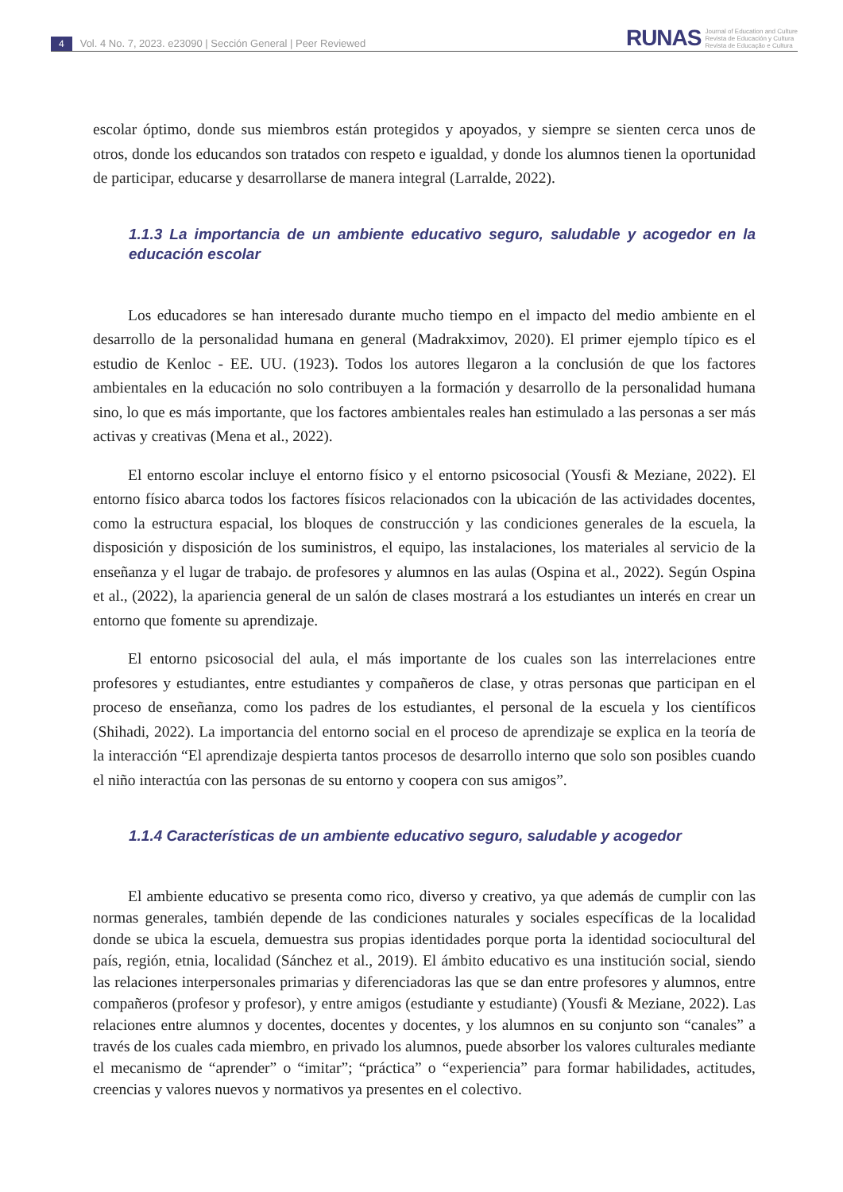4 Vol. 4 No. 7, 2023. e23090 | Sección General | Peer Reviewed
RUNAS Journal of Education and Culture
Revista de Educación y Cultura
Revista de Educação e Cultura
escolar óptimo, donde sus miembros están protegidos y apoyados, y siempre se sienten cerca unos de otros, donde los educandos son tratados con respeto e igualdad, y donde los alumnos tienen la oportunidad de participar, educarse y desarrollarse de manera integral (Larralde, 2022).
1.1.3 La importancia de un ambiente educativo seguro, saludable y acogedor en la educación escolar
Los educadores se han interesado durante mucho tiempo en el impacto del medio ambiente en el desarrollo de la personalidad humana en general (Madrakximov, 2020). El primer ejemplo típico es el estudio de Kenloc - EE. UU. (1923). Todos los autores llegaron a la conclusión de que los factores ambientales en la educación no solo contribuyen a la formación y desarrollo de la personalidad humana sino, lo que es más importante, que los factores ambientales reales han estimulado a las personas a ser más activas y creativas (Mena et al., 2022).
El entorno escolar incluye el entorno físico y el entorno psicosocial (Yousfi & Meziane, 2022). El entorno físico abarca todos los factores físicos relacionados con la ubicación de las actividades docentes, como la estructura espacial, los bloques de construcción y las condiciones generales de la escuela, la disposición y disposición de los suministros, el equipo, las instalaciones, los materiales al servicio de la enseñanza y el lugar de trabajo. de profesores y alumnos en las aulas (Ospina et al., 2022). Según Ospina et al., (2022), la apariencia general de un salón de clases mostrará a los estudiantes un interés en crear un entorno que fomente su aprendizaje.
El entorno psicosocial del aula, el más importante de los cuales son las interrelaciones entre profesores y estudiantes, entre estudiantes y compañeros de clase, y otras personas que participan en el proceso de enseñanza, como los padres de los estudiantes, el personal de la escuela y los científicos (Shihadi, 2022). La importancia del entorno social en el proceso de aprendizaje se explica en la teoría de la interacción “El aprendizaje despierta tantos procesos de desarrollo interno que solo son posibles cuando el niño interactúa con las personas de su entorno y coopera con sus amigos”.
1.1.4 Características de un ambiente educativo seguro, saludable y acogedor
El ambiente educativo se presenta como rico, diverso y creativo, ya que además de cumplir con las normas generales, también depende de las condiciones naturales y sociales específicas de la localidad donde se ubica la escuela, demuestra sus propias identidades porque porta la identidad sociocultural del país, región, etnia, localidad (Sánchez et al., 2019). El ámbito educativo es una institución social, siendo las relaciones interpersonales primarias y diferenciadoras las que se dan entre profesores y alumnos, entre compañeros (profesor y profesor), y entre amigos (estudiante y estudiante) (Yousfi & Meziane, 2022). Las relaciones entre alumnos y docentes, docentes y docentes, y los alumnos en su conjunto son “canales” a través de los cuales cada miembro, en privado los alumnos, puede absorber los valores culturales mediante el mecanismo de “aprender” o “imitar”; “práctica” o “experiencia” para formar habilidades, actitudes, creencias y valores nuevos y normativos ya presentes en el colectivo.